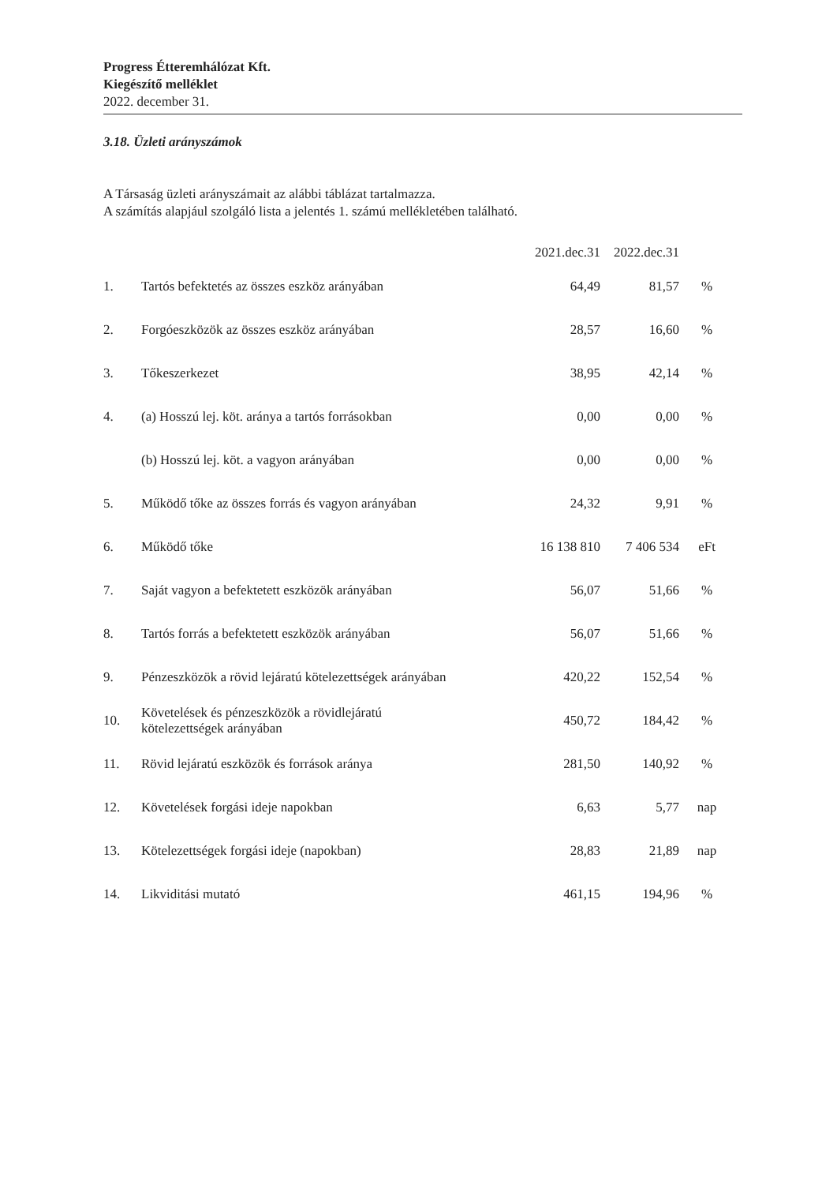Progress Étteremhálózat Kft.
Kiegészítő melléklet
2022. december 31.
3.18. Üzleti arányszámok
A Társaság üzleti arányszámait az alábbi táblázat tartalmazza.
A számítás alapjául szolgáló lista a jelentés 1. számú mellékletében található.
| | | 2021.dec.31 | 2022.dec.31 | |
| --- | --- | --- | --- | --- |
| 1. | Tartós befektetés az összes eszköz arányában | 64,49 | 81,57 | % |
| 2. | Forgóeszközök az összes eszköz arányában | 28,57 | 16,60 | % |
| 3. | Tőkeszerkezet | 38,95 | 42,14 | % |
| 4. | (a) Hosszú lej. köt. aránya a tartós forrásokban | 0,00 | 0,00 | % |
| | (b) Hosszú lej. köt. a vagyon arányában | 0,00 | 0,00 | % |
| 5. | Működő tőke az összes forrás és vagyon arányában | 24,32 | 9,91 | % |
| 6. | Működő tőke | 16 138 810 | 7 406 534 | eFt |
| 7. | Saját vagyon a befektetett eszközök arányában | 56,07 | 51,66 | % |
| 8. | Tartós forrás a befektetett eszközök arányában | 56,07 | 51,66 | % |
| 9. | Pénzeszközök a rövid lejáratú kötelezettségek arányában | 420,22 | 152,54 | % |
| 10. | Követelések és pénzeszközök a rövidlejáratú kötelezettségek arányában | 450,72 | 184,42 | % |
| 11. | Rövid lejáratú eszközök és források aránya | 281,50 | 140,92 | % |
| 12. | Követelések forgási ideje napokban | 6,63 | 5,77 | nap |
| 13. | Kötelezettségek forgási ideje (napokban) | 28,83 | 21,89 | nap |
| 14. | Likviditási mutató | 461,15 | 194,96 | % |